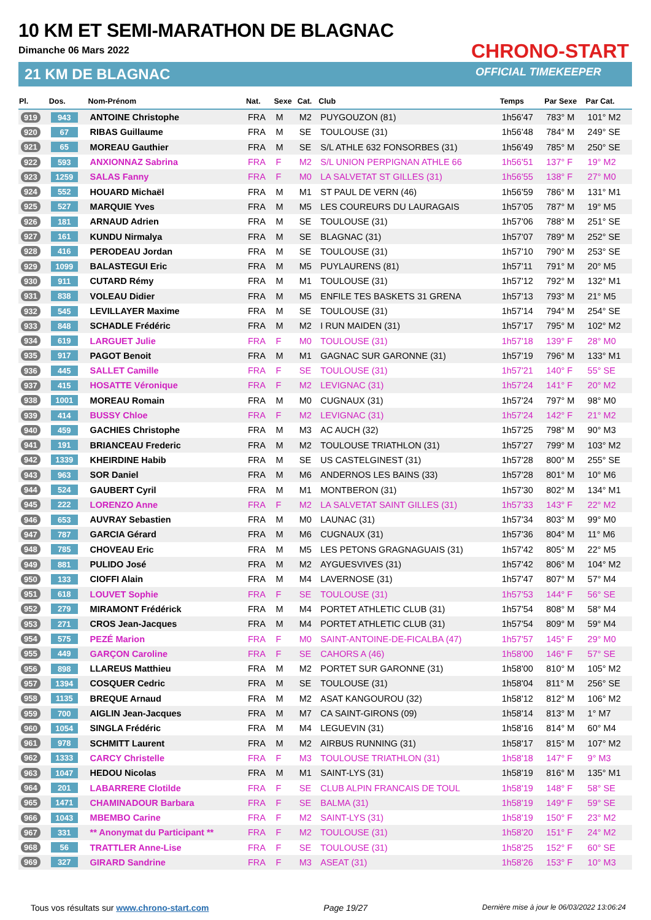10 KM ET SEMI-MARATHON DE BLAGNAC
Dimanche 06 Mars 2022
21 KM DE BLAGNAC
CHRONO-START
OFFICIAL TIMEKEEPER
| Pl. | Dos. | Nom-Prénom | Nat. | Sexe | Cat. | Club | Temps | Par Sexe | Par Cat. |
| --- | --- | --- | --- | --- | --- | --- | --- | --- | --- |
| 919 | 943 | ANTOINE Christophe | FRA | M | M2 | PUYGOUZON (81) | 1h56'47 | 783° M | 101° M2 |
| 920 | 67 | RIBAS Guillaume | FRA | M | SE | TOULOUSE (31) | 1h56'48 | 784° M | 249° SE |
| 921 | 65 | MOREAU Gauthier | FRA | M | SE | S/L ATHLE 632 FONSORBES (31) | 1h56'49 | 785° M | 250° SE |
| 922 | 593 | ANXIONNAZ Sabrina | FRA | F | M2 | S/L UNION PERPIGNAN ATHLE 66 | 1h56'51 | 137° F | 19° M2 |
| 923 | 1259 | SALAS Fanny | FRA | F | M0 | LA SALVETAT ST GILLES (31) | 1h56'55 | 138° F | 27° M0 |
| 924 | 552 | HOUARD Michaël | FRA | M | M1 | ST PAUL DE VERN (46) | 1h56'59 | 786° M | 131° M1 |
| 925 | 527 | MARQUIE Yves | FRA | M | M5 | LES COUREURS DU LAURAGAIS | 1h57'05 | 787° M | 19° M5 |
| 926 | 181 | ARNAUD Adrien | FRA | M | SE | TOULOUSE (31) | 1h57'06 | 788° M | 251° SE |
| 927 | 161 | KUNDU Nirmalya | FRA | M | SE | BLAGNAC (31) | 1h57'07 | 789° M | 252° SE |
| 928 | 416 | PERODEAU Jordan | FRA | M | SE | TOULOUSE (31) | 1h57'10 | 790° M | 253° SE |
| 929 | 1099 | BALASTEGUI Eric | FRA | M | M5 | PUYLAURENS (81) | 1h57'11 | 791° M | 20° M5 |
| 930 | 911 | CUTARD Rémy | FRA | M | M1 | TOULOUSE (31) | 1h57'12 | 792° M | 132° M1 |
| 931 | 838 | VOLEAU Didier | FRA | M | M5 | ENFILE TES BASKETS 31 GRENA | 1h57'13 | 793° M | 21° M5 |
| 932 | 545 | LEVILLAYER Maxime | FRA | M | SE | TOULOUSE (31) | 1h57'14 | 794° M | 254° SE |
| 933 | 848 | SCHADLE Frédéric | FRA | M | M2 | I RUN MAIDEN (31) | 1h57'17 | 795° M | 102° M2 |
| 934 | 619 | LARGUET Julie | FRA | F | M0 | TOULOUSE (31) | 1h57'18 | 139° F | 28° M0 |
| 935 | 917 | PAGOT Benoit | FRA | M | M1 | GAGNAC SUR GARONNE (31) | 1h57'19 | 796° M | 133° M1 |
| 936 | 445 | SALLET Camille | FRA | F | SE | TOULOUSE (31) | 1h57'21 | 140° F | 55° SE |
| 937 | 415 | HOSATTE Véronique | FRA | F | M2 | LEVIGNAC (31) | 1h57'24 | 141° F | 20° M2 |
| 938 | 1001 | MOREAU Romain | FRA | M | M0 | CUGNAUX (31) | 1h57'24 | 797° M | 98° M0 |
| 939 | 414 | BUSSY Chloe | FRA | F | M2 | LEVIGNAC (31) | 1h57'24 | 142° F | 21° M2 |
| 940 | 459 | GACHIES Christophe | FRA | M | M3 | AC AUCH (32) | 1h57'25 | 798° M | 90° M3 |
| 941 | 191 | BRIANCEAU Frederic | FRA | M | M2 | TOULOUSE TRIATHLON (31) | 1h57'27 | 799° M | 103° M2 |
| 942 | 1339 | KHEIRDINE Habib | FRA | M | SE | US CASTELGINEST (31) | 1h57'28 | 800° M | 255° SE |
| 943 | 963 | SOR Daniel | FRA | M | M6 | ANDERNOS LES BAINS (33) | 1h57'28 | 801° M | 10° M6 |
| 944 | 524 | GAUBERT Cyril | FRA | M | M1 | MONTBERON (31) | 1h57'30 | 802° M | 134° M1 |
| 945 | 222 | LORENZO Anne | FRA | F | M2 | LA SALVETAT SAINT GILLES (31) | 1h57'33 | 143° F | 22° M2 |
| 946 | 653 | AUVRAY Sebastien | FRA | M | M0 | LAUNAC (31) | 1h57'34 | 803° M | 99° M0 |
| 947 | 787 | GARCIA Gérard | FRA | M | M6 | CUGNAUX (31) | 1h57'36 | 804° M | 11° M6 |
| 948 | 785 | CHOVEAU Eric | FRA | M | M5 | LES PETONS GRAGNAGUAIS (31) | 1h57'42 | 805° M | 22° M5 |
| 949 | 881 | PULIDO José | FRA | M | M2 | AYGUESVIVES (31) | 1h57'42 | 806° M | 104° M2 |
| 950 | 133 | CIOFFI Alain | FRA | M | M4 | LAVERNOSE (31) | 1h57'47 | 807° M | 57° M4 |
| 951 | 618 | LOUVET Sophie | FRA | F | SE | TOULOUSE (31) | 1h57'53 | 144° F | 56° SE |
| 952 | 279 | MIRAMONT Frédérick | FRA | M | M4 | PORTET ATHLETIC CLUB (31) | 1h57'54 | 808° M | 58° M4 |
| 953 | 271 | CROS Jean-Jacques | FRA | M | M4 | PORTET ATHLETIC CLUB (31) | 1h57'54 | 809° M | 59° M4 |
| 954 | 575 | PEZÉ Marion | FRA | F | M0 | SAINT-ANTOINE-DE-FICALBA (47) | 1h57'57 | 145° F | 29° M0 |
| 955 | 449 | GARÇON Caroline | FRA | F | SE | CAHORS A (46) | 1h58'00 | 146° F | 57° SE |
| 956 | 898 | LLAREUS Matthieu | FRA | M | M2 | PORTET SUR GARONNE (31) | 1h58'00 | 810° M | 105° M2 |
| 957 | 1394 | COSQUER Cedric | FRA | M | SE | TOULOUSE (31) | 1h58'04 | 811° M | 256° SE |
| 958 | 1135 | BREQUE Arnaud | FRA | M | M2 | ASAT KANGOUROU (32) | 1h58'12 | 812° M | 106° M2 |
| 959 | 700 | AIGLIN Jean-Jacques | FRA | M | M7 | CA SAINT-GIRONS (09) | 1h58'14 | 813° M | 1° M7 |
| 960 | 1054 | SINGLA Frédéric | FRA | M | M4 | LEGUEVIN (31) | 1h58'16 | 814° M | 60° M4 |
| 961 | 978 | SCHMITT Laurent | FRA | M | M2 | AIRBUS RUNNING (31) | 1h58'17 | 815° M | 107° M2 |
| 962 | 1333 | CARCY Christelle | FRA | F | M3 | TOULOUSE TRIATHLON (31) | 1h58'18 | 147° F | 9° M3 |
| 963 | 1047 | HEDOU Nicolas | FRA | M | M1 | SAINT-LYS (31) | 1h58'19 | 816° M | 135° M1 |
| 964 | 201 | LABARRERE Clotilde | FRA | F | SE | CLUB ALPIN FRANCAIS DE TOUL | 1h58'19 | 148° F | 58° SE |
| 965 | 1471 | CHAMINADOUR Barbara | FRA | F | SE | BALMA (31) | 1h58'19 | 149° F | 59° SE |
| 966 | 1043 | MBEMBO Carine | FRA | F | M2 | SAINT-LYS (31) | 1h58'19 | 150° F | 23° M2 |
| 967 | 331 | ** Anonymat du Participant ** | FRA | F | M2 | TOULOUSE (31) | 1h58'20 | 151° F | 24° M2 |
| 968 | 56 | TRATTLER Anne-Lise | FRA | F | SE | TOULOUSE (31) | 1h58'25 | 152° F | 60° SE |
| 969 | 327 | GIRARD Sandrine | FRA | F | M3 | ASEAT (31) | 1h58'26 | 153° F | 10° M3 |
Tous vos résultats sur www.chrono-start.com Page 19/27 Dernière mise à jour le 06/03/2022 13:06:24